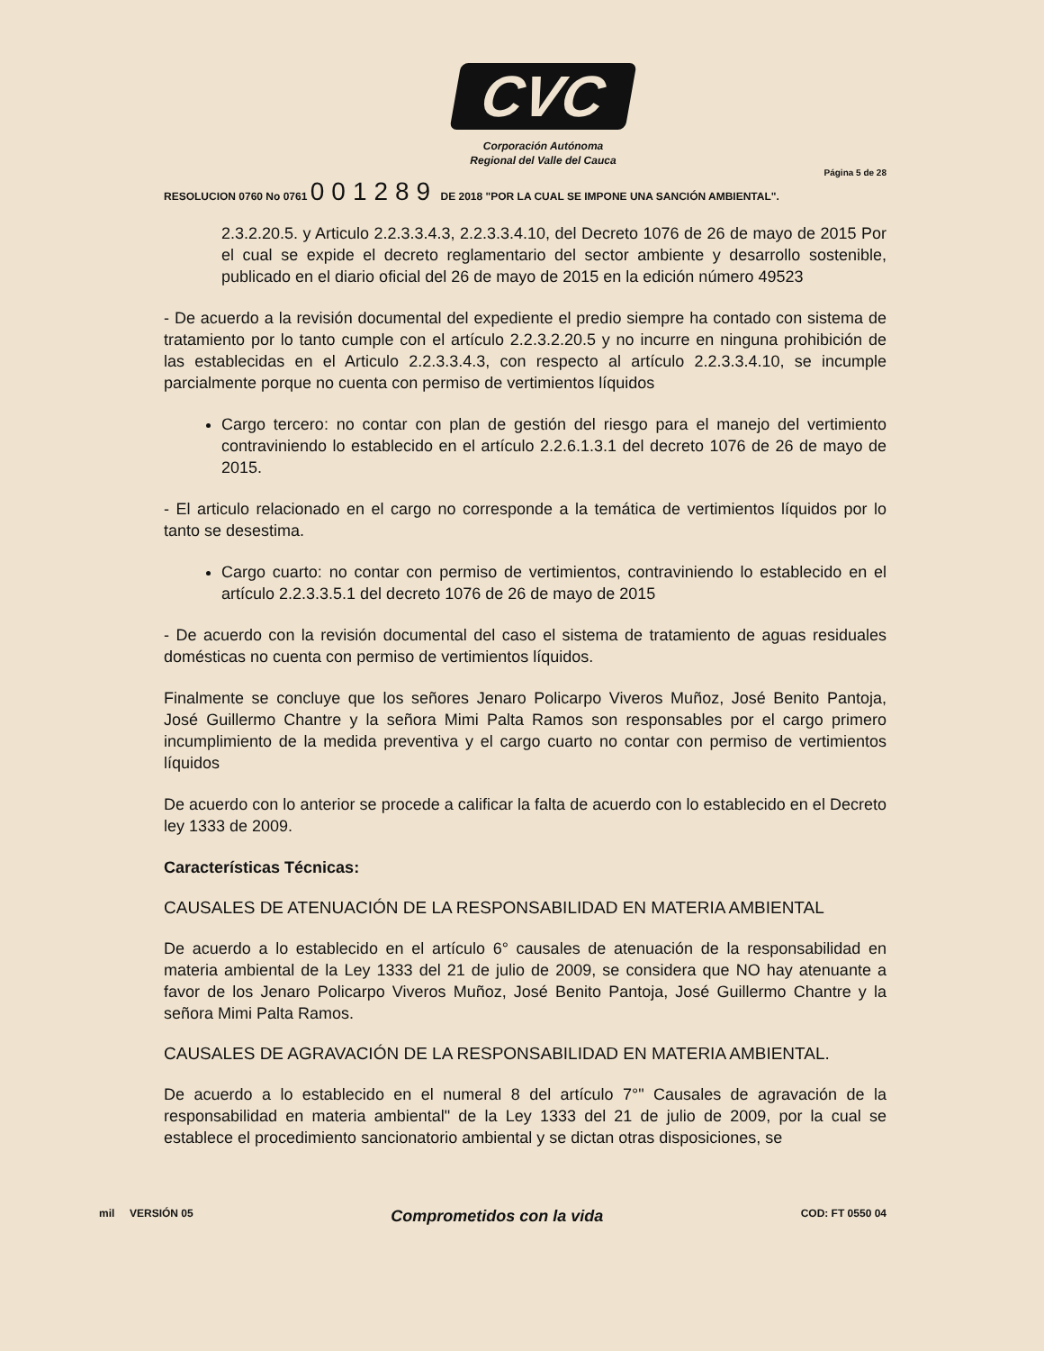CVC
Corporación Autónoma
Regional del Valle del Cauca
Página 5 de 28
RESOLUCION 0760 No 0761 001289 DE 2018 "POR LA CUAL SE IMPONE UNA SANCIÓN AMBIENTAL".
2.3.2.20.5. y Articulo 2.2.3.3.4.3, 2.2.3.3.4.10, del Decreto 1076 de 26 de mayo de 2015 Por el cual se expide el decreto reglamentario del sector ambiente y desarrollo sostenible, publicado en el diario oficial del 26 de mayo de 2015 en la edición número 49523
- De acuerdo a la revisión documental del expediente el predio siempre ha contado con sistema de tratamiento por lo tanto cumple con el artículo 2.2.3.2.20.5 y no incurre en ninguna prohibición de las establecidas en el Articulo 2.2.3.3.4.3, con respecto al artículo 2.2.3.3.4.10, se incumple parcialmente porque no cuenta con permiso de vertimientos líquidos
Cargo tercero: no contar con plan de gestión del riesgo para el manejo del vertimiento contraviniendo lo establecido en el artículo 2.2.6.1.3.1 del decreto 1076 de 26 de mayo de 2015.
- El articulo relacionado en el cargo no corresponde a la temática de vertimientos líquidos por lo tanto se desestima.
Cargo cuarto: no contar con permiso de vertimientos, contraviniendo lo establecido en el artículo 2.2.3.3.5.1 del decreto 1076 de 26 de mayo de 2015
- De acuerdo con la revisión documental del caso el sistema de tratamiento de aguas residuales domésticas no cuenta con permiso de vertimientos líquidos.
Finalmente se concluye que los señores Jenaro Policarpo Viveros Muñoz, José Benito Pantoja, José Guillermo Chantre y la señora Mimi Palta Ramos son responsables por el cargo primero incumplimiento de la medida preventiva y el cargo cuarto no contar con permiso de vertimientos líquidos
De acuerdo con lo anterior se procede a calificar la falta de acuerdo con lo establecido en el Decreto ley 1333 de 2009.
Características Técnicas:
CAUSALES DE ATENUACIÓN DE LA RESPONSABILIDAD EN MATERIA AMBIENTAL
De acuerdo a lo establecido en el artículo 6° causales de atenuación de la responsabilidad en materia ambiental de la Ley 1333 del 21 de julio de 2009, se considera que NO hay atenuante a favor de los Jenaro Policarpo Viveros Muñoz, José Benito Pantoja, José Guillermo Chantre y la señora Mimi Palta Ramos.
CAUSALES DE AGRAVACIÓN DE LA RESPONSABILIDAD EN MATERIA AMBIENTAL.
De acuerdo a lo establecido en el numeral 8 del artículo 7°" Causales de agravación de la responsabilidad en materia ambiental" de la Ley 1333 del 21 de julio de 2009, por la cual se establece el procedimiento sancionatorio ambiental y se dictan otras disposiciones, se
mil VERSIÓN 05 Comprometidos con la vida COD: FT 0550 04